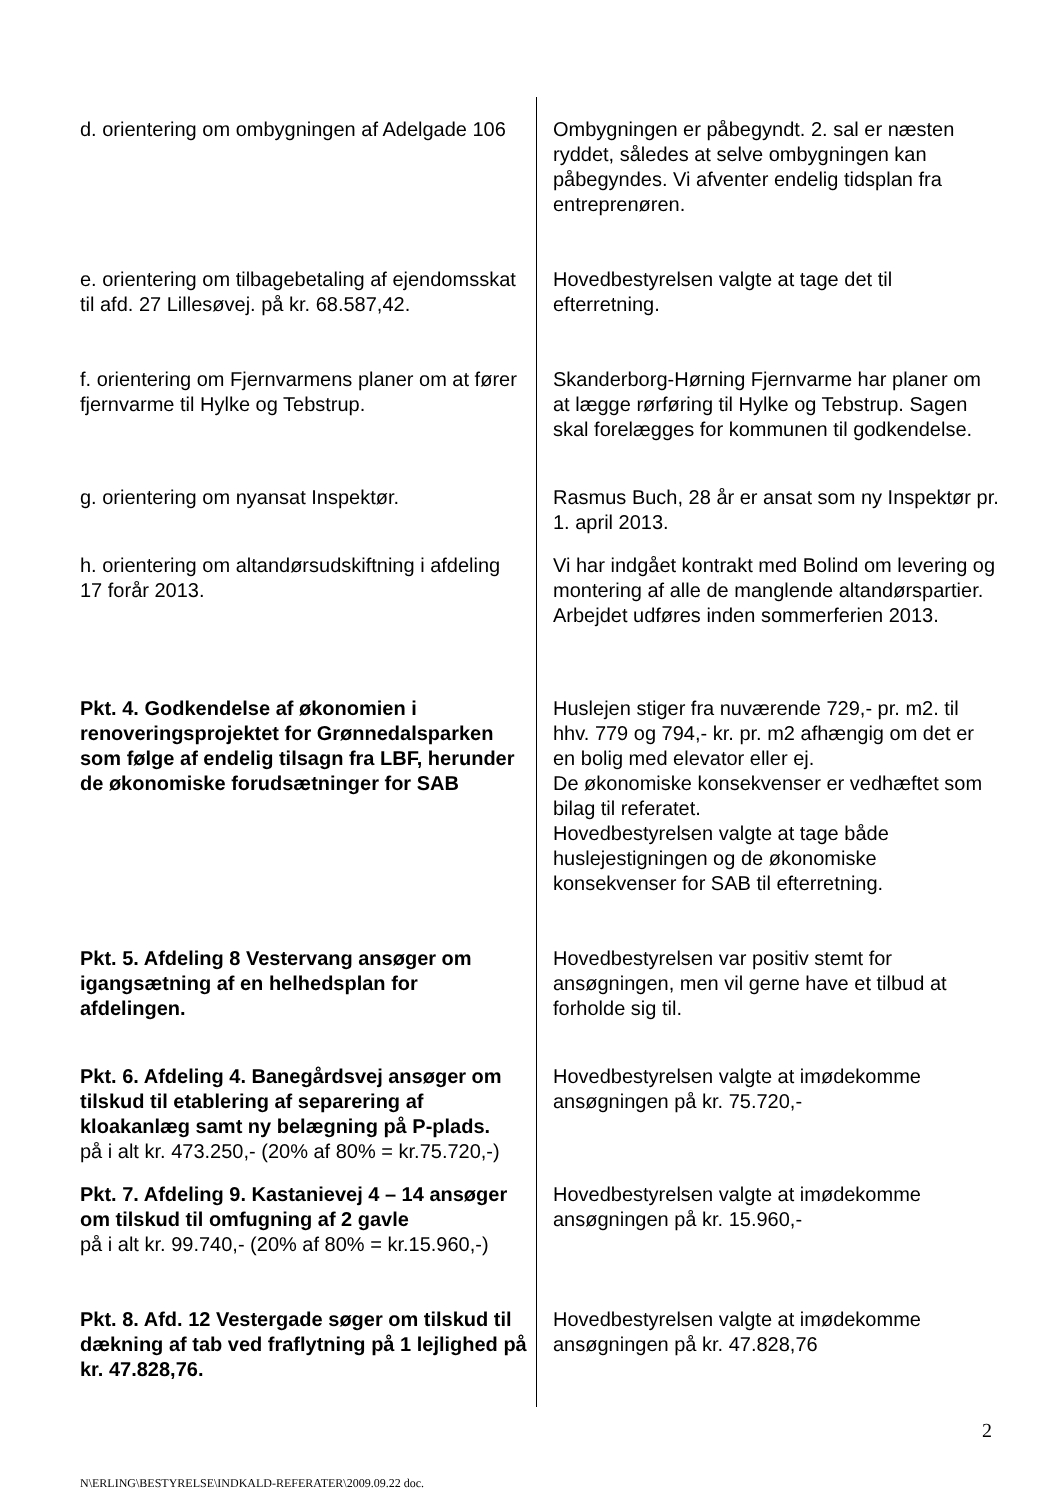| d. orientering om ombygningen af Adelgade 106 | Ombygningen er påbegyndt. 2. sal er næsten ryddet, således at selve ombygningen kan påbegyndes. Vi afventer endelig tidsplan fra entreprenøren. |
| e. orientering om tilbagebetaling af ejendomsskat til afd. 27 Lillesøvej. på kr. 68.587,42. | Hovedbestyrelsen valgte at tage det til efterretning. |
| f. orientering om Fjernvarmens planer om at fører fjernvarme til Hylke og Tebstrup. | Skanderborg-Hørning Fjernvarme har planer om at lægge rørføring til Hylke og Tebstrup. Sagen skal forelægges for kommunen til godkendelse. |
| g. orientering om nyansat Inspektør. | Rasmus Buch, 28 år er ansat som ny Inspektør pr. 1. april 2013. |
| h. orientering om altandørsudskiftning i afdeling 17 forår 2013. | Vi har indgået kontrakt med Bolind om levering og montering af alle de manglende altandørspartier. Arbejdet udføres inden sommerferien 2013. |
| Pkt. 4. Godkendelse af økonomien i renoveringsprojektet for Grønnedalsparken som følge af endelig tilsagn fra LBF, herunder de økonomiske forudsætninger for SAB | Huslejen stiger fra nuværende 729,- pr. m2. til hhv. 779 og 794,- kr. pr. m2 afhængig om det er en bolig med elevator eller ej. De økonomiske konsekvenser er vedhæftet som bilag til referatet. Hovedbestyrelsen valgte at tage både huslejestigningen og de økonomiske konsekvenser for SAB til efterretning. |
| Pkt. 5. Afdeling 8 Vestervang ansøger om igangsætning af en helhedsplan for afdelingen. | Hovedbestyrelsen var positiv stemt for ansøgningen, men vil gerne have et tilbud at forholde sig til. |
| Pkt. 6. Afdeling 4. Banegårdsvej ansøger om tilskud til etablering af separering af kloakanlæg samt ny belægning på P-plads. på i alt kr. 473.250,- (20% af 80% = kr.75.720,-) | Hovedbestyrelsen valgte at imødekomme ansøgningen på kr. 75.720,- |
| Pkt. 7. Afdeling 9. Kastanievej 4 – 14 ansøger om tilskud til omfugning af 2 gavle på i alt kr. 99.740,- (20% af 80% = kr.15.960,-) | Hovedbestyrelsen valgte at imødekomme ansøgningen på kr. 15.960,- |
| Pkt. 8. Afd. 12 Vestergade søger om tilskud til dækning af tab ved fraflytning på 1 lejlighed på kr. 47.828,76. | Hovedbestyrelsen valgte at imødekomme ansøgningen på kr. 47.828,76 |
2
N\ERLING\BESTYRELSE\INDKALD-REFERATER\2009.09.22 doc.